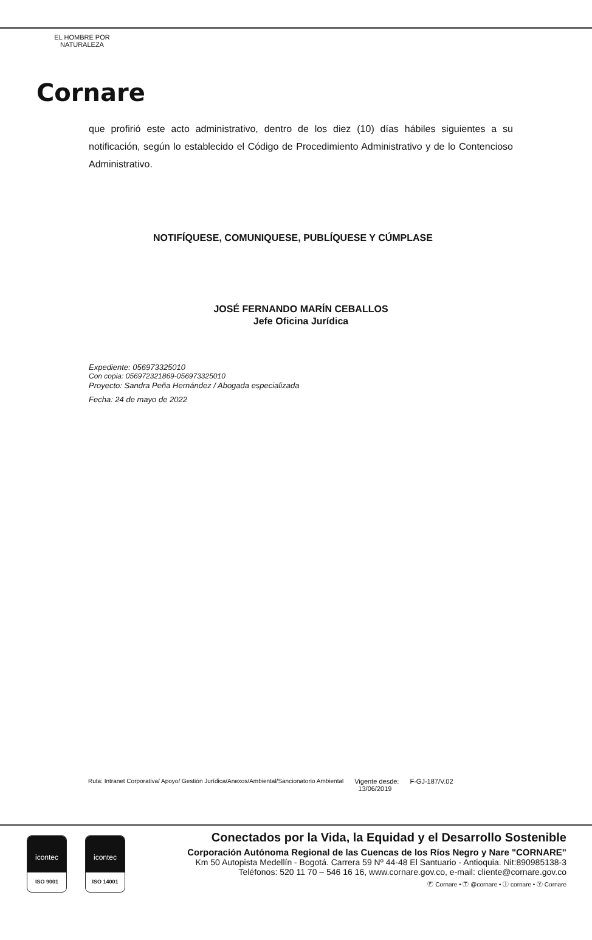EL HOMBRE POR NATURALEZA
Cornare
que profirió este acto administrativo, dentro de los diez (10) días hábiles siguientes a su notificación, según lo establecido el Código de Procedimiento Administrativo y de lo Contencioso Administrativo.
NOTIFÍQUESE, COMUNIQUESE, PUBLÍQUESE Y CÚMPLASE
JOSÉ FERNANDO MARÍN CEBALLOS
Jefe Oficina Jurídica
Expediente: 056973325010
Con copia: 056972321869-056973325010
Proyecto: Sandra Peña Hernández / Abogada especializada
Fecha: 24 de mayo de 2022
Ruta: Intranet Corporativa/ Apoyo/ Gestión Jurídica/Anexos/Ambiental/Sancionatorio Ambiental Vigente desde:
13/06/2019 F-GJ-187/V.02
icontec
ISO 9001
icontec
ISO 14001
Conectados por la Vida, la Equidad y el Desarrollo Sostenible
Corporación Autónoma Regional de las Cuencas de los Ríos Negro y Nare "CORNARE"
Km 50 Autopista Medellín - Bogotá. Carrera 59 Nº 44-48 El Santuario - Antioquia. Nit:890985138-3
Teléfonos: 520 11 70 – 546 16 16, www.cornare.gov.co, e-mail: cliente@cornare.gov.co
Ⓕ Cornare • Ⓣ @cornare • Ⓘ cornare • Ⓨ Cornare